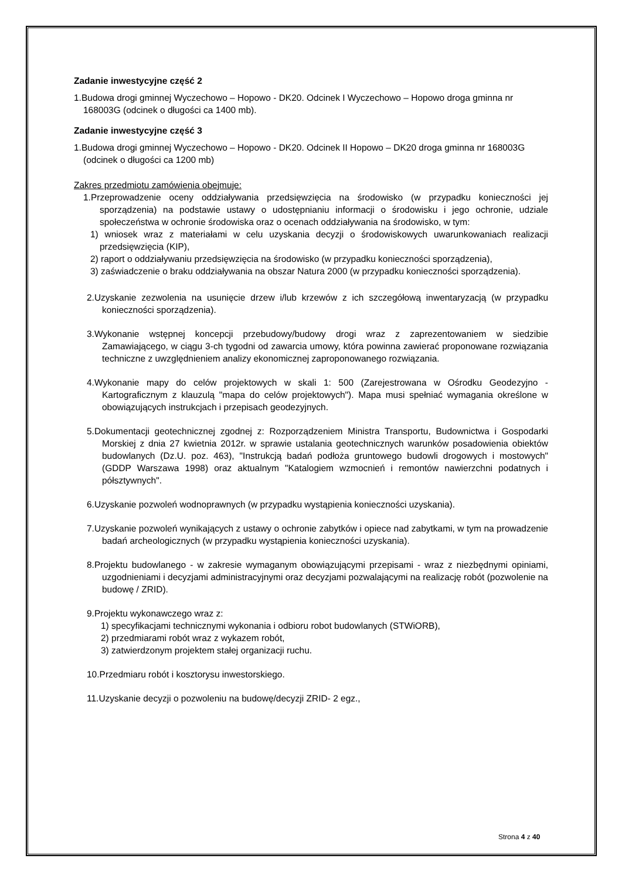Zadanie inwestycyjne część 2
1.Budowa drogi gminnej Wyczechowo – Hopowo - DK20. Odcinek I Wyczechowo – Hopowo droga gminna nr 168003G (odcinek o długości ca 1400 mb).
Zadanie inwestycyjne część 3
1.Budowa drogi gminnej Wyczechowo – Hopowo - DK20. Odcinek II Hopowo – DK20 droga gminna nr 168003G (odcinek o długości ca 1200 mb)
Zakres przedmiotu zamówienia obejmuje:
1.Przeprowadzenie oceny oddziaływania przedsięwzięcia na środowisko (w przypadku konieczności jej sporządzenia) na podstawie ustawy o udostępnianiu informacji o środowisku i jego ochronie, udziale społeczeństwa w ochronie środowiska oraz o ocenach oddziaływania na środowisko, w tym:
1) wniosek wraz z materiałami w celu uzyskania decyzji o środowiskowych uwarunkowaniach realizacji przedsięwzięcia (KIP),
2) raport o oddziaływaniu przedsięwzięcia na środowisko (w przypadku konieczności sporządzenia),
3) zaświadczenie o braku oddziaływania na obszar Natura 2000 (w przypadku konieczności sporządzenia).
2.Uzyskanie zezwolenia na usunięcie drzew i/lub krzewów z ich szczegółową inwentaryzacją (w przypadku konieczności sporządzenia).
3.Wykonanie wstępnej koncepcji przebudowy/budowy drogi wraz z zaprezentowaniem w siedzibie Zamawiającego, w ciągu 3-ch tygodni od zawarcia umowy, która powinna zawierać proponowane rozwiązania techniczne z uwzględnieniem analizy ekonomicznej zaproponowanego rozwiązania.
4.Wykonanie mapy do celów projektowych w skali 1: 500 (Zarejestrowana w Ośrodku Geodezyjno -Kartograficznym z klauzulą "mapa do celów projektowych"). Mapa musi spełniać wymagania określone w obowiązujących instrukcjach i przepisach geodezyjnych.
5.Dokumentacji geotechnicznej zgodnej z: Rozporządzeniem Ministra Transportu, Budownictwa i Gospodarki Morskiej z dnia 27 kwietnia 2012r. w sprawie ustalania geotechnicznych warunków posadowienia obiektów budowlanych (Dz.U. poz. 463), "Instrukcją badań podłoża gruntowego budowli drogowych i mostowych" (GDDP Warszawa 1998) oraz aktualnym "Katalogiem wzmocnień i remontów nawierzchni podatnych i półsztywnych".
6.Uzyskanie pozwoleń wodnoprawnych (w przypadku wystąpienia konieczności uzyskania).
7.Uzyskanie pozwoleń wynikających z ustawy o ochronie zabytków i opiece nad zabytkami, w tym na prowadzenie badań archeologicznych (w przypadku wystąpienia konieczności uzyskania).
8.Projektu budowlanego - w zakresie wymaganym obowiązującymi przepisami - wraz z niezbędnymi opiniami, uzgodnieniami i decyzjami administracyjnymi oraz decyzjami pozwalającymi na realizację robót (pozwolenie na budowę / ZRID).
9.Projektu wykonawczego wraz z:
1) specyfikacjami technicznymi wykonania i odbioru robot budowlanych (STWiORB),
2) przedmiarami robót wraz z wykazem robót,
3) zatwierdzonym projektem stałej organizacji ruchu.
10.Przedmiaru robót i kosztorysu inwestorskiego.
11.Uzyskanie decyzji o pozwoleniu na budowę/decyzji ZRID- 2 egz.,
Strona 4 z 40